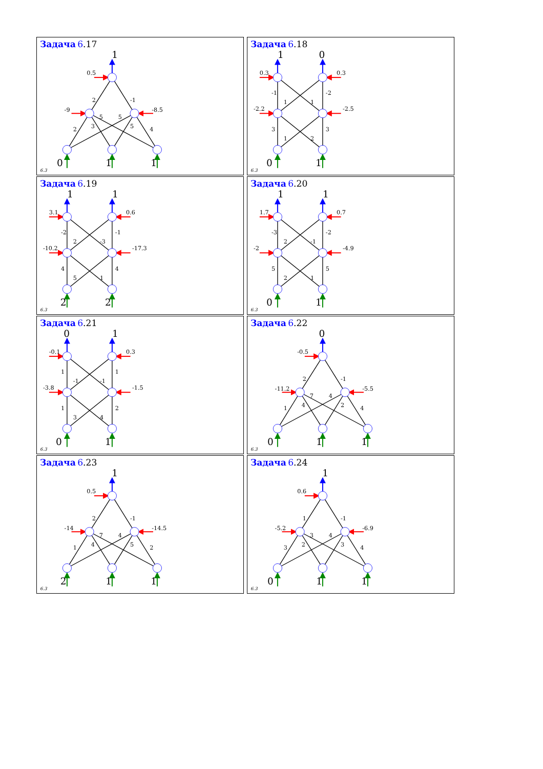Задача 6.17
1
0.5
-9
-8.5
2
-1
2
3
5
5
5
4
0
1
1
6.3
Задача 6.18
1
0
0.3
0.3
-2.2
-2.5
-1
1
1
-2
3
1
2
3
0
1
6.3
Задача 6.19
1
1
3.1
0.6
-10.2
-17.3
-2
2
-3
-1
4
5
1
4
2
2
6.3
Задача 6.20
1
1
1.7
0.7
-2
-4.9
-3
2
-1
-2
5
2
1
5
0
1
6.3
Задача 6.21
0
1
-0.1
0.3
-3.8
-1.5
1
-1
-1
1
1
3
4
2
0
1
6.3
Задача 6.22
0
-0.5
-11.2
-5.5
2
-1
1
4
7
4
2
4
0
1
1
6.3
Задача 6.23
1
0.5
-14
-14.5
2
-1
1
4
7
4
5
2
2
1
1
6.3
Задача 6.24
1
0.6
-5.2
-6.9
1
-1
3
2
3
4
3
4
0
1
1
6.3